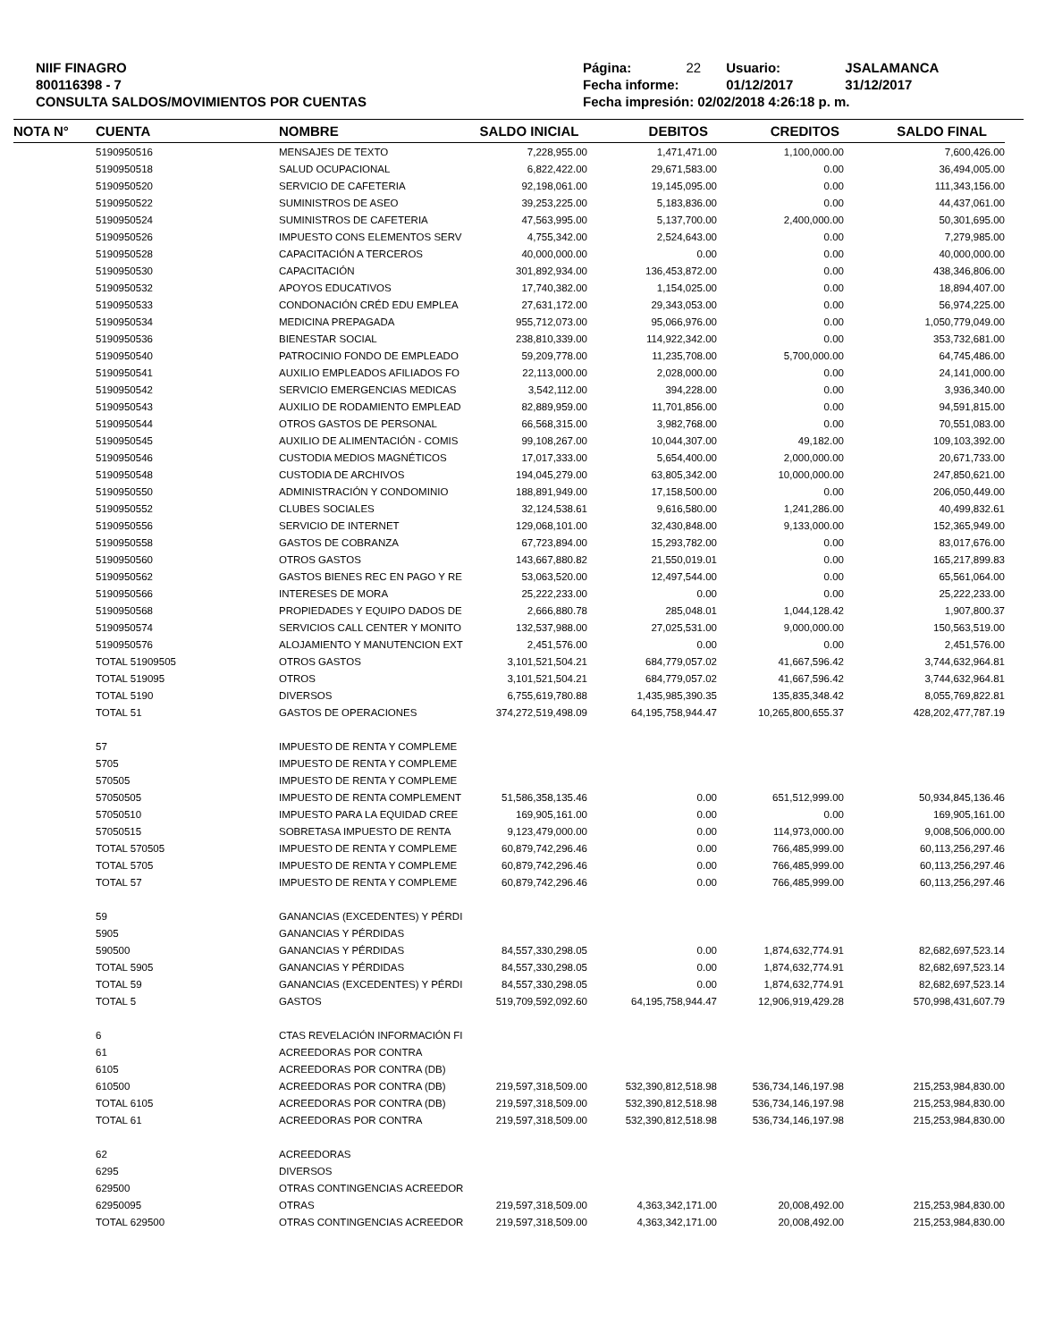NIIF FINAGRO
800116398 - 7
CONSULTA SALDOS/MOVIMIENTOS POR CUENTAS
| Página: | 22 | Usuario: | JSALAMANCA |
| Fecha informe: | | 01/12/2017 | 31/12/2017 |
| Fecha impresión: 02/02/2018 4:26:18 p. m. | | | |
| NOTA N° | CUENTA | NOMBRE | SALDO INICIAL | DEBITOS | CREDITOS | SALDO FINAL |
| --- | --- | --- | --- | --- | --- | --- |
| | 5190950516 | MENSAJES DE TEXTO | 7,228,955.00 | 1,471,471.00 | 1,100,000.00 | 7,600,426.00 |
| | 5190950518 | SALUD OCUPACIONAL | 6,822,422.00 | 29,671,583.00 | 0.00 | 36,494,005.00 |
| | 5190950520 | SERVICIO DE CAFETERIA | 92,198,061.00 | 19,145,095.00 | 0.00 | 111,343,156.00 |
| | 5190950522 | SUMINISTROS DE ASEO | 39,253,225.00 | 5,183,836.00 | 0.00 | 44,437,061.00 |
| | 5190950524 | SUMINISTROS DE CAFETERIA | 47,563,995.00 | 5,137,700.00 | 2,400,000.00 | 50,301,695.00 |
| | 5190950526 | IMPUESTO CONS ELEMENTOS SERV | 4,755,342.00 | 2,524,643.00 | 0.00 | 7,279,985.00 |
| | 5190950528 | CAPACITACIÓN A TERCEROS | 40,000,000.00 | 0.00 | 0.00 | 40,000,000.00 |
| | 5190950530 | CAPACITACIÓN | 301,892,934.00 | 136,453,872.00 | 0.00 | 438,346,806.00 |
| | 5190950532 | APOYOS EDUCATIVOS | 17,740,382.00 | 1,154,025.00 | 0.00 | 18,894,407.00 |
| | 5190950533 | CONDONACIÓN CRÉD EDU EMPLEA | 27,631,172.00 | 29,343,053.00 | 0.00 | 56,974,225.00 |
| | 5190950534 | MEDICINA PREPAGADA | 955,712,073.00 | 95,066,976.00 | 0.00 | 1,050,779,049.00 |
| | 5190950536 | BIENESTAR SOCIAL | 238,810,339.00 | 114,922,342.00 | 0.00 | 353,732,681.00 |
| | 5190950540 | PATROCINIO FONDO DE EMPLEADO | 59,209,778.00 | 11,235,708.00 | 5,700,000.00 | 64,745,486.00 |
| | 5190950541 | AUXILIO EMPLEADOS AFILIADOS FO | 22,113,000.00 | 2,028,000.00 | 0.00 | 24,141,000.00 |
| | 5190950542 | SERVICIO EMERGENCIAS MEDICAS | 3,542,112.00 | 394,228.00 | 0.00 | 3,936,340.00 |
| | 5190950543 | AUXILIO DE RODAMIENTO EMPLEAD | 82,889,959.00 | 11,701,856.00 | 0.00 | 94,591,815.00 |
| | 5190950544 | OTROS GASTOS DE PERSONAL | 66,568,315.00 | 3,982,768.00 | 0.00 | 70,551,083.00 |
| | 5190950545 | AUXILIO DE ALIMENTACIÓN - COMIS | 99,108,267.00 | 10,044,307.00 | 49,182.00 | 109,103,392.00 |
| | 5190950546 | CUSTODIA MEDIOS MAGNÉTICOS | 17,017,333.00 | 5,654,400.00 | 2,000,000.00 | 20,671,733.00 |
| | 5190950548 | CUSTODIA DE ARCHIVOS | 194,045,279.00 | 63,805,342.00 | 10,000,000.00 | 247,850,621.00 |
| | 5190950550 | ADMINISTRACIÓN Y CONDOMINIO | 188,891,949.00 | 17,158,500.00 | 0.00 | 206,050,449.00 |
| | 5190950552 | CLUBES SOCIALES | 32,124,538.61 | 9,616,580.00 | 1,241,286.00 | 40,499,832.61 |
| | 5190950556 | SERVICIO DE INTERNET | 129,068,101.00 | 32,430,848.00 | 9,133,000.00 | 152,365,949.00 |
| | 5190950558 | GASTOS DE COBRANZA | 67,723,894.00 | 15,293,782.00 | 0.00 | 83,017,676.00 |
| | 5190950560 | OTROS GASTOS | 143,667,880.82 | 21,550,019.01 | 0.00 | 165,217,899.83 |
| | 5190950562 | GASTOS BIENES REC EN PAGO Y RE | 53,063,520.00 | 12,497,544.00 | 0.00 | 65,561,064.00 |
| | 5190950566 | INTERESES DE MORA | 25,222,233.00 | 0.00 | 0.00 | 25,222,233.00 |
| | 5190950568 | PROPIEDADES Y EQUIPO DADOS DE | 2,666,880.78 | 285,048.01 | 1,044,128.42 | 1,907,800.37 |
| | 5190950574 | SERVICIOS CALL CENTER Y MONITO | 132,537,988.00 | 27,025,531.00 | 9,000,000.00 | 150,563,519.00 |
| | 5190950576 | ALOJAMIENTO Y MANUTENCION EXT | 2,451,576.00 | 0.00 | 0.00 | 2,451,576.00 |
| | TOTAL 51909505 | OTROS GASTOS | 3,101,521,504.21 | 684,779,057.02 | 41,667,596.42 | 3,744,632,964.81 |
| | TOTAL 519095 | OTROS | 3,101,521,504.21 | 684,779,057.02 | 41,667,596.42 | 3,744,632,964.81 |
| | TOTAL 5190 | DIVERSOS | 6,755,619,780.88 | 1,435,985,390.35 | 135,835,348.42 | 8,055,769,822.81 |
| | TOTAL 51 | GASTOS DE OPERACIONES | 374,272,519,498.09 | 64,195,758,944.47 | 10,265,800,655.37 | 428,202,477,787.19 |
| | 57 | IMPUESTO DE RENTA Y COMPLEME | | | | |
| | 5705 | IMPUESTO DE RENTA Y COMPLEME | | | | |
| | 570505 | IMPUESTO DE RENTA Y COMPLEME | | | | |
| | 57050505 | IMPUESTO DE RENTA COMPLEMENT | 51,586,358,135.46 | 0.00 | 651,512,999.00 | 50,934,845,136.46 |
| | 57050510 | IMPUESTO PARA LA EQUIDAD CREE | 169,905,161.00 | 0.00 | 0.00 | 169,905,161.00 |
| | 57050515 | SOBRETASA IMPUESTO DE RENTA | 9,123,479,000.00 | 0.00 | 114,973,000.00 | 9,008,506,000.00 |
| | TOTAL 570505 | IMPUESTO DE RENTA Y COMPLEME | 60,879,742,296.46 | 0.00 | 766,485,999.00 | 60,113,256,297.46 |
| | TOTAL 5705 | IMPUESTO DE RENTA Y COMPLEME | 60,879,742,296.46 | 0.00 | 766,485,999.00 | 60,113,256,297.46 |
| | TOTAL 57 | IMPUESTO DE RENTA Y COMPLEME | 60,879,742,296.46 | 0.00 | 766,485,999.00 | 60,113,256,297.46 |
| | 59 | GANANCIAS (EXCEDENTES) Y PÉRDI | | | | |
| | 5905 | GANANCIAS Y PÉRDIDAS | | | | |
| | 590500 | GANANCIAS Y PÉRDIDAS | 84,557,330,298.05 | 0.00 | 1,874,632,774.91 | 82,682,697,523.14 |
| | TOTAL 5905 | GANANCIAS Y PÉRDIDAS | 84,557,330,298.05 | 0.00 | 1,874,632,774.91 | 82,682,697,523.14 |
| | TOTAL 59 | GANANCIAS (EXCEDENTES) Y PÉRDI | 84,557,330,298.05 | 0.00 | 1,874,632,774.91 | 82,682,697,523.14 |
| | TOTAL 5 | GASTOS | 519,709,592,092.60 | 64,195,758,944.47 | 12,906,919,429.28 | 570,998,431,607.79 |
| | 6 | CTAS REVELACIÓN INFORMACIÓN FI | | | | |
| | 61 | ACREEDORAS POR CONTRA | | | | |
| | 6105 | ACREEDORAS POR CONTRA (DB) | | | | |
| | 610500 | ACREEDORAS POR CONTRA (DB) | 219,597,318,509.00 | 532,390,812,518.98 | 536,734,146,197.98 | 215,253,984,830.00 |
| | TOTAL 6105 | ACREEDORAS POR CONTRA (DB) | 219,597,318,509.00 | 532,390,812,518.98 | 536,734,146,197.98 | 215,253,984,830.00 |
| | TOTAL 61 | ACREEDORAS POR CONTRA | 219,597,318,509.00 | 532,390,812,518.98 | 536,734,146,197.98 | 215,253,984,830.00 |
| | 62 | ACREEDORAS | | | | |
| | 6295 | DIVERSOS | | | | |
| | 629500 | OTRAS CONTINGENCIAS ACREEDOR | | | | |
| | 62950095 | OTRAS | 219,597,318,509.00 | 4,363,342,171.00 | 20,008,492.00 | 215,253,984,830.00 |
| | TOTAL 629500 | OTRAS CONTINGENCIAS ACREEDOR | 219,597,318,509.00 | 4,363,342,171.00 | 20,008,492.00 | 215,253,984,830.00 |